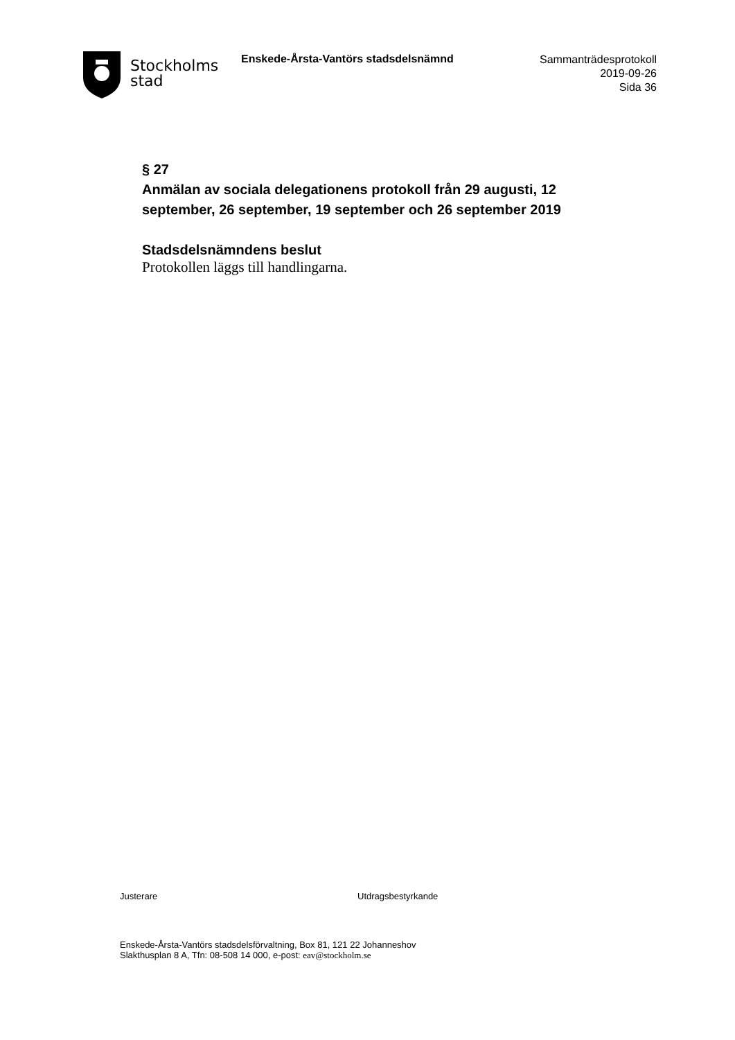Stockholms
stad
Enskede-Årsta-Vantörs stadsdelsnämnd
Sammanträdesprotokoll
2019-09-26
Sida 36
§ 27
Anmälan av sociala delegationens protokoll från 29 augusti, 12 september, 26 september, 19 september och 26 september 2019
Stadsdelsnämndens beslut
Protokollen läggs till handlingarna.
Justerare Utdragsbestyrkande
Enskede-Årsta-Vantörs stadsdelsförvaltning, Box 81, 121 22 Johanneshov
Slakthusplan 8 A, Tfn: 08-508 14 000, e-post: eav@stockholm.se